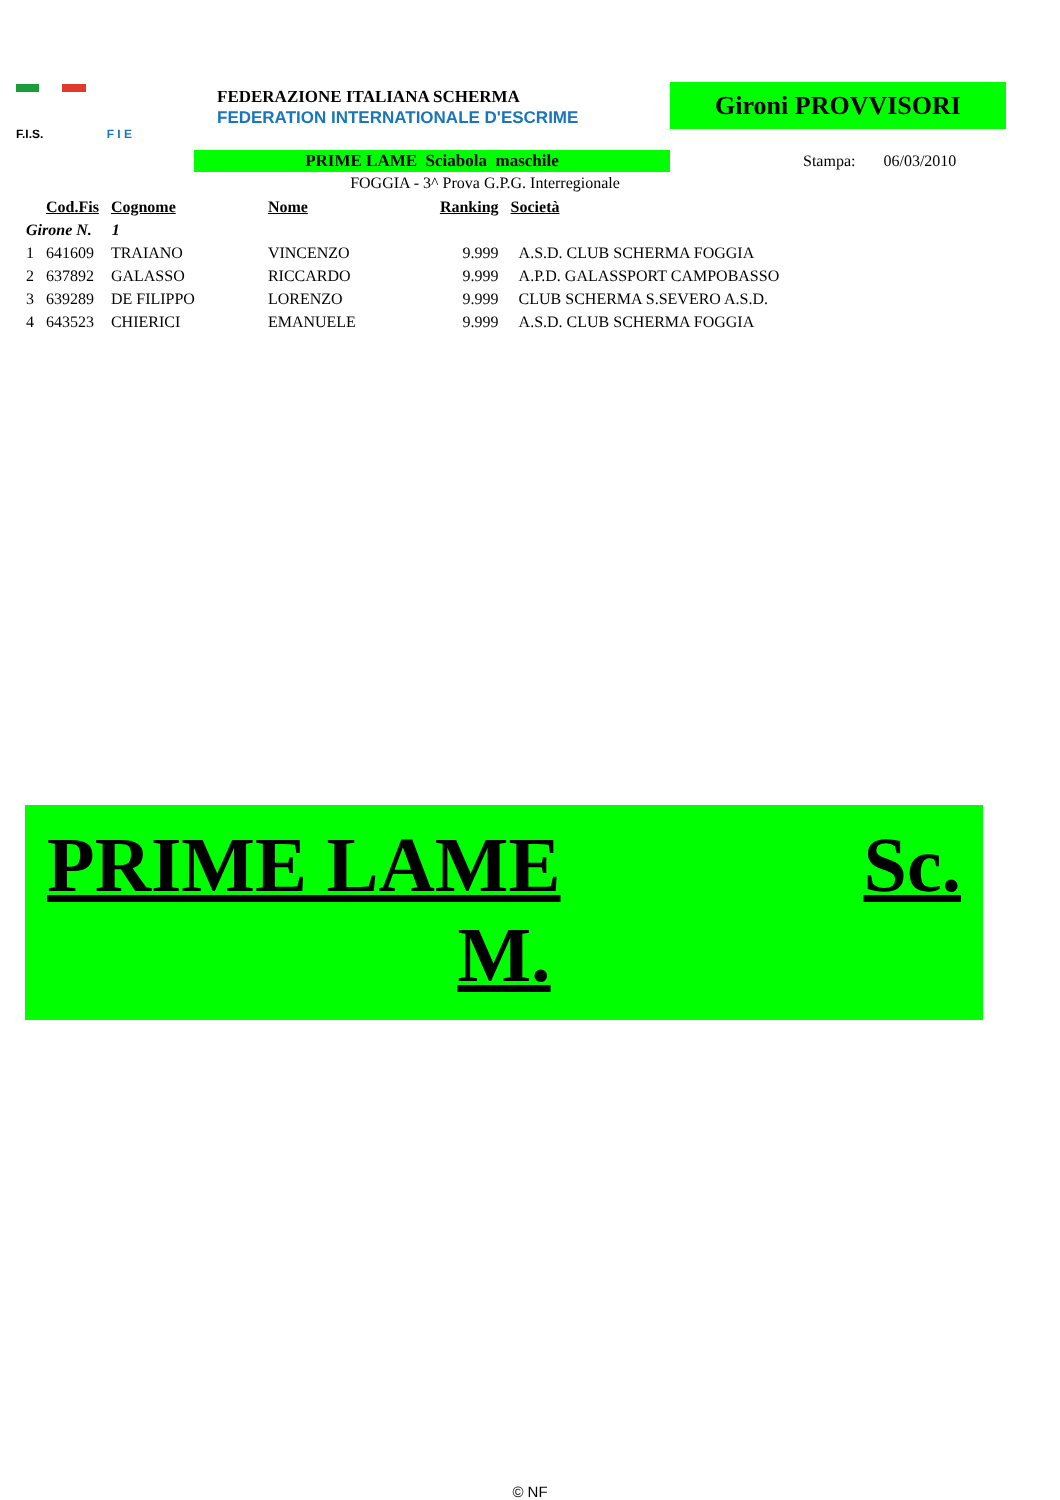F.I.S. F I E
FEDERAZIONE ITALIANA SCHERMA
FEDERATION INTERNATIONALE D'ESCRIME
Gironi PROVVISORI
PRIME LAME Sciabola maschile Stampa: 06/03/2010
FOGGIA - 3^ Prova G.P.G. Interregionale
| | Cod.Fis | Cognome | Nome | Ranking | Società |
| --- | --- | --- | --- | --- | --- |
| Girone N. 1 | | | | | |
| 1 | 641609 | TRAIANO | VINCENZO | 9.999 | A.S.D. CLUB SCHERMA FOGGIA |
| 2 | 637892 | GALASSO | RICCARDO | 9.999 | A.P.D. GALASSPORT CAMPOBASSO |
| 3 | 639289 | DE FILIPPO | LORENZO | 9.999 | CLUB SCHERMA S.SEVERO A.S.D. |
| 4 | 643523 | CHIERICI | EMANUELE | 9.999 | A.S.D. CLUB SCHERMA FOGGIA |
PRIME LAME Sc.
M.
© NF